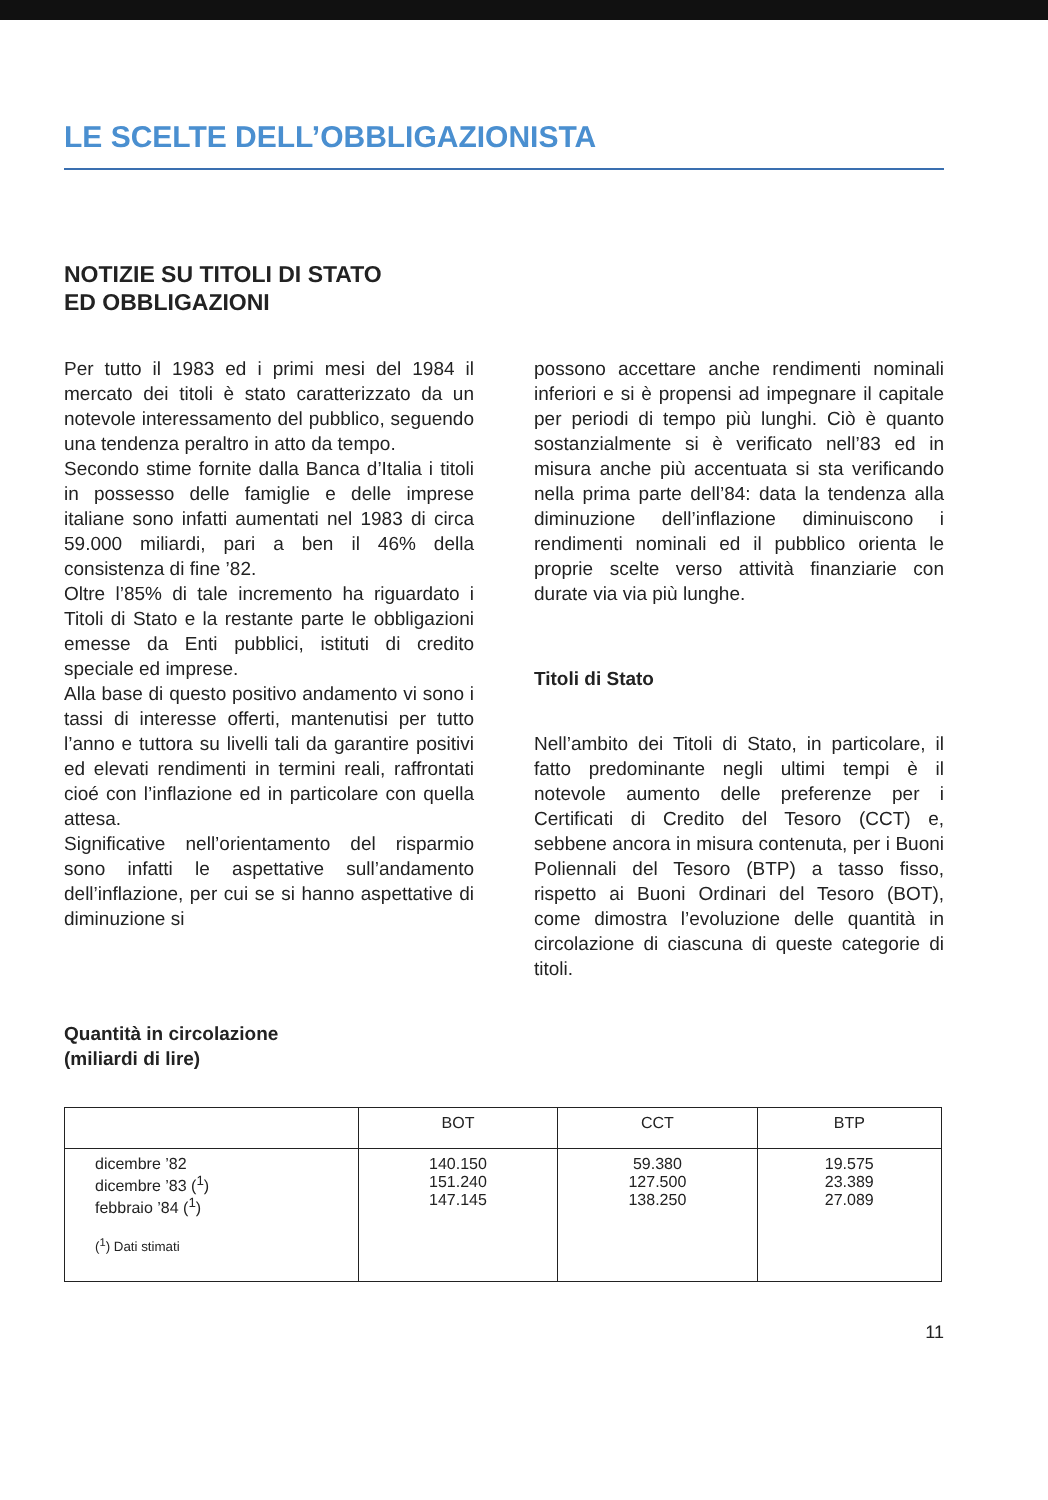LE SCELTE DELL’OBBLIGAZIONISTA
NOTIZIE SU TITOLI DI STATO
ED OBBLIGAZIONI
Per tutto il 1983 ed i primi mesi del 1984 il mercato dei titoli è stato caratterizzato da un notevole interessamento del pubblico, seguendo una tendenza peraltro in atto da tempo.
Secondo stime fornite dalla Banca d’Italia i titoli in possesso delle famiglie e delle imprese italiane sono infatti aumentati nel 1983 di circa 59.000 miliardi, pari a ben il 46% della consistenza di fine ’82.
Oltre l’85% di tale incremento ha riguardato i Titoli di Stato e la restante parte le obbligazioni emesse da Enti pubblici, istituti di credito speciale ed imprese.
Alla base di questo positivo andamento vi sono i tassi di interesse offerti, mantenutisi per tutto l’anno e tuttora su livelli tali da garantire positivi ed elevati rendimenti in termini reali, raffrontati cioé con l’inflazione ed in particolare con quella attesa.
Significative nell’orientamento del risparmio sono infatti le aspettative sull’andamento dell’inflazione, per cui se si hanno aspettative di diminuzione si
possono accettare anche rendimenti nominali inferiori e si è propensi ad impegnare il capitale per periodi di tempo più lunghi. Ciò è quanto sostanzialmente si è verificato nell’83 ed in misura anche più accentuata si sta verificando nella prima parte dell’84: data la tendenza alla diminuzione dell’inflazione diminuiscono i rendimenti nominali ed il pubblico orienta le proprie scelte verso attività finanziarie con durate via via più lunghe.
Titoli di Stato
Nell’ambito dei Titoli di Stato, in particolare, il fatto predominante negli ultimi tempi è il notevole aumento delle preferenze per i Certificati di Credito del Tesoro (CCT) e, sebbene ancora in misura contenuta, per i Buoni Poliennali del Tesoro (BTP) a tasso fisso, rispetto ai Buoni Ordinari del Tesoro (BOT), come dimostra l’evoluzione delle quantità in circolazione di ciascuna di queste categorie di titoli.
Quantità in circolazione
(miliardi di lire)
| | BOT | CCT | BTP |
| --- | --- | --- | --- |
| dicembre ’82 dicembre ’83 (<sup>1</sup>) febbraio ’84 (<sup>1</sup>) (<sup>1</sup>) Dati stimati | 140.150 151.240 147.145 | 59.380 127.500 138.250 | 19.575 23.389 27.089 |
11